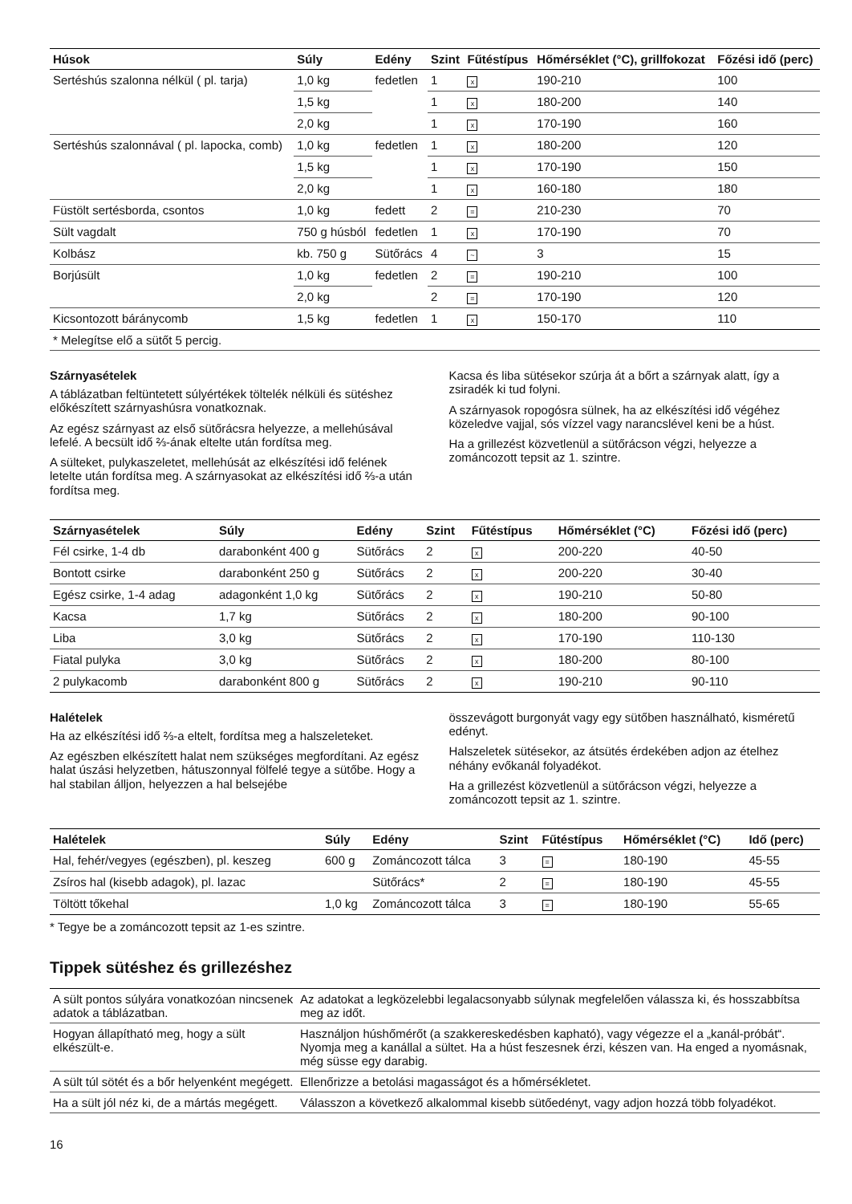| Húsok | Súly | Edény | Szint | Fűtéstípus | Hőmérséklet (°C), grillfokozat | Főzési idő (perc) |
| --- | --- | --- | --- | --- | --- | --- |
| Sertéshús szalonna nélkül ( pl. tarja) | 1,0 kg | fedetlen | 1 | x | 190-210 | 100 |
| | 1,5 kg | | 1 | x | 180-200 | 140 |
| | 2,0 kg | | 1 | x | 170-190 | 160 |
| Sertéshús szalonnával ( pl. lapocka, comb) | 1,0 kg | fedetlen | 1 | x | 180-200 | 120 |
| | 1,5 kg | | 1 | x | 170-190 | 150 |
| | 2,0 kg | | 1 | x | 160-180 | 180 |
| Füstölt sertésborda, csontos | 1,0 kg | fedett | 2 | = | 210-230 | 70 |
| Sült vagdalt | 750 g húsból | fedetlen | 1 | x | 170-190 | 70 |
| Kolbász | kb. 750 g | Sütőrács | 4 | ~ | 3 | 15 |
| Borjúsült | 1,0 kg | fedetlen | 2 | = | 190-210 | 100 |
| | 2,0 kg | | 2 | = | 170-190 | 120 |
| Kicsontozott báránycomb | 1,5 kg | fedetlen | 1 | x | 150-170 | 110 |
| * Melegítse elő a sütőt 5 percig. | | | | | | |
Szárnyasételek
A táblázatban feltüntetett súlyértékek töltelék nélküli és sütéshez előkészített szárnyashúsra vonatkoznak.
Az egész szárnyast az első sütőrácsra helyezze, a mellehúsával lefelé. A becsült idő ⅔-ának eltelte után fordítsa meg.
A sülteket, pulykaszeletet, mellehúsát az elkészítési idő felének letelte után fordítsa meg. A szárnyasokat az elkészítési idő ⅔-a után fordítsa meg.
Kacsa és liba sütésekor szúrja át a bőrt a szárnyak alatt, így a zsiradék ki tud folyni.
A szárnyasok ropogósra sülnek, ha az elkészítési idő végéhez közeledve vajjal, sós vízzel vagy narancslével keni be a húst.
Ha a grillezést közvetlenül a sütőrácson végzi, helyezze a zománcozott tepsit az 1. szintre.
| Szárnyasételek | Súly | Edény | Szint | Fűtéstípus | Hőmérséklet (°C) | Főzési idő (perc) |
| --- | --- | --- | --- | --- | --- | --- |
| Fél csirke, 1-4 db | darabonként 400 g | Sütőrács | 2 | x | 200-220 | 40-50 |
| Bontott csirke | darabonként 250 g | Sütőrács | 2 | x | 200-220 | 30-40 |
| Egész csirke, 1-4 adag | adagonként 1,0 kg | Sütőrács | 2 | x | 190-210 | 50-80 |
| Kacsa | 1,7 kg | Sütőrács | 2 | x | 180-200 | 90-100 |
| Liba | 3,0 kg | Sütőrács | 2 | x | 170-190 | 110-130 |
| Fiatal pulyka | 3,0 kg | Sütőrács | 2 | x | 180-200 | 80-100 |
| 2 pulykacomb | darabonként 800 g | Sütőrács | 2 | x | 190-210 | 90-110 |
Halételek
Ha az elkészítési idő ⅔-a eltelt, fordítsa meg a halszeleteket.
Az egészben elkészített halat nem szükséges megfordítani. Az egész halat úszási helyzetben, hátuszonnyal fölfelé tegye a sütőbe. Hogy a hal stabilan álljon, helyezzen a hal belsejébe
összevágott burgonyát vagy egy sütőben használható, kisméretű edényt.
Halszeletek sütésekor, az átsütés érdekében adjon az ételhez néhány evőkanál folyadékot.
Ha a grillezést közvetlenül a sütőrácson végzi, helyezze a zománcozott tepsit az 1. szintre.
| Halételek | Súly | Edény | Szint | Fűtéstípus | Hőmérséklet (°C) | Idő (perc) |
| --- | --- | --- | --- | --- | --- | --- |
| Hal, fehér/vegyes (egészben), pl. keszeg | 600 g | Zománcozott tálca | 3 | = | 180-190 | 45-55 |
| Zsíros hal (kisebb adagok), pl. lazac | | Sütőrács* | 2 | = | 180-190 | 45-55 |
| Töltött tőkehal | 1,0 kg | Zománcozott tálca | 3 | = | 180-190 | 55-65 |
* Tegye be a zománcozott tepsit az 1-es szintre.
Tippek sütéshez és grillezéshez
| A sült pontos súlyára vonatkozóan nincsenek adatok a táblázatban. | Az adatokat a legközelebbi legalacsonyabb súlynak megfelelően válassza ki, és hosszabbítsa meg az időt. |
| Hogyan állapítható meg, hogy a sült elkészült-e. | Használjon húshőmérőt (a szakkereskedésben kapható), vagy végezze el a „kanál-próbát“. Nyomja meg a kanállal a sültet. Ha a húst feszesnek érzi, készen van. Ha enged a nyomásnak, még süsse egy darabig. |
| A sült túl sötét és a bőr helyenként megégett. | Ellenőrizze a betolási magasságot és a hőmérsékletet. |
| Ha a sült jól néz ki, de a mártás megégett. | Válasszon a következő alkalommal kisebb sütőedényt, vagy adjon hozzá több folyadékot. |
16